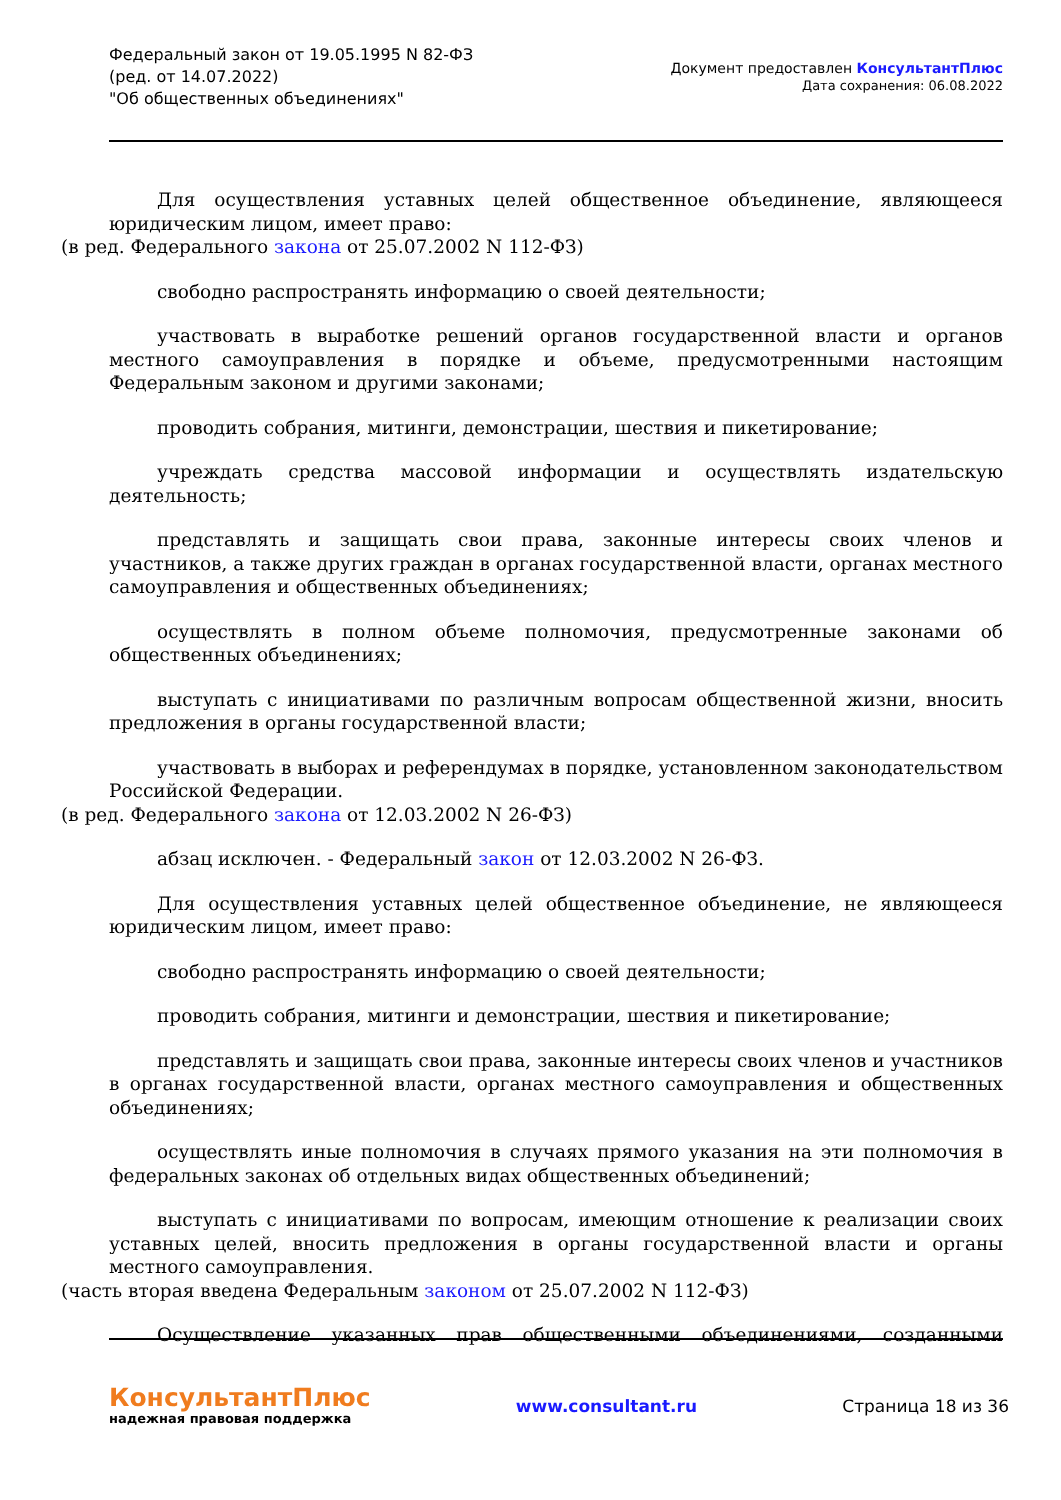Федеральный закон от 19.05.1995 N 82-ФЗ
(ред. от 14.07.2022)
"Об общественных объединениях"
Документ предоставлен КонсультантПлюс
Дата сохранения: 06.08.2022
Для осуществления уставных целей общественное объединение, являющееся юридическим лицом, имеет право:
(в ред. Федерального закона от 25.07.2002 N 112-ФЗ)
свободно распространять информацию о своей деятельности;
участвовать в выработке решений органов государственной власти и органов местного самоуправления в порядке и объеме, предусмотренными настоящим Федеральным законом и другими законами;
проводить собрания, митинги, демонстрации, шествия и пикетирование;
учреждать средства массовой информации и осуществлять издательскую деятельность;
представлять и защищать свои права, законные интересы своих членов и участников, а также других граждан в органах государственной власти, органах местного самоуправления и общественных объединениях;
осуществлять в полном объеме полномочия, предусмотренные законами об общественных объединениях;
выступать с инициативами по различным вопросам общественной жизни, вносить предложения в органы государственной власти;
участвовать в выборах и референдумах в порядке, установленном законодательством Российской Федерации.
(в ред. Федерального закона от 12.03.2002 N 26-ФЗ)
абзац исключен. - Федеральный закон от 12.03.2002 N 26-ФЗ.
Для осуществления уставных целей общественное объединение, не являющееся юридическим лицом, имеет право:
свободно распространять информацию о своей деятельности;
проводить собрания, митинги и демонстрации, шествия и пикетирование;
представлять и защищать свои права, законные интересы своих членов и участников в органах государственной власти, органах местного самоуправления и общественных объединениях;
осуществлять иные полномочия в случаях прямого указания на эти полномочия в федеральных законах об отдельных видах общественных объединений;
выступать с инициативами по вопросам, имеющим отношение к реализации своих уставных целей, вносить предложения в органы государственной власти и органы местного самоуправления.
(часть вторая введена Федеральным законом от 25.07.2002 N 112-ФЗ)
Осуществление указанных прав общественными объединениями, созданными
КонсультантПлюс
надежная правовая поддержка
www.consultant.ru Страница 18 из 36